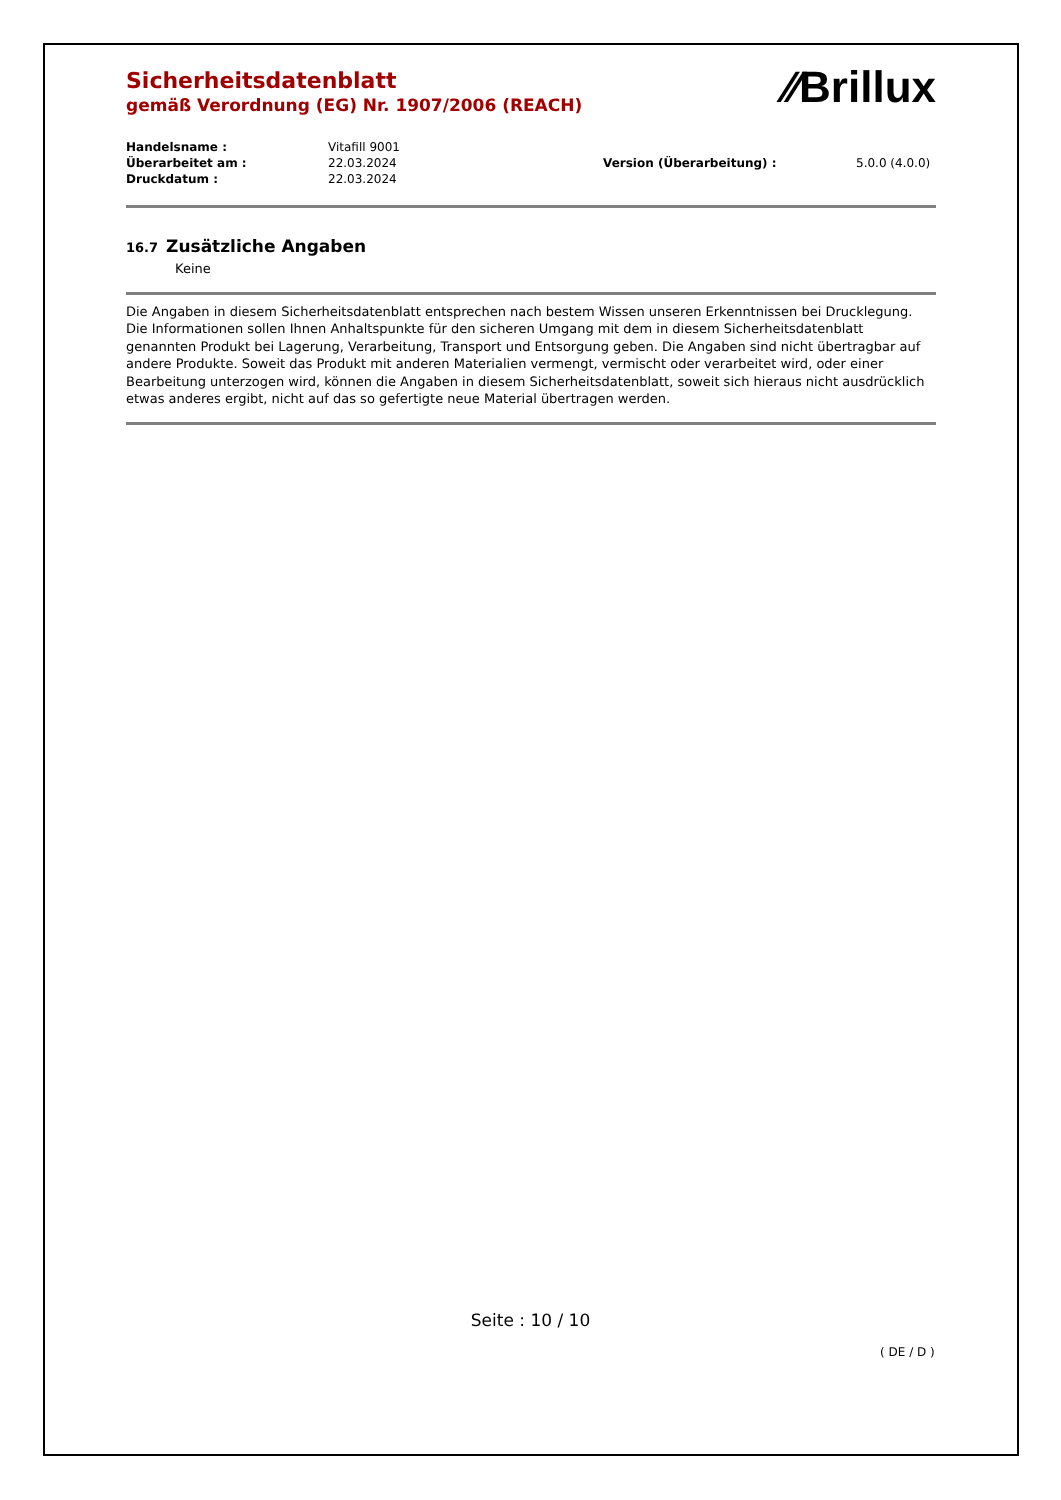Sicherheitsdatenblatt
gemäß Verordnung (EG) Nr. 1907/2006 (REACH)
⁄⁄Brillux
| Handelsname : | Vitafill 9001 | | |
| Überarbeitet am : | 22.03.2024 | Version (Überarbeitung) : | 5.0.0 (4.0.0) |
| Druckdatum : | 22.03.2024 | | |
16.7 Zusätzliche Angaben
Keine
Die Angaben in diesem Sicherheitsdatenblatt entsprechen nach bestem Wissen unseren Erkenntnissen bei Drucklegung. Die Informationen sollen Ihnen Anhaltspunkte für den sicheren Umgang mit dem in diesem Sicherheitsdatenblatt genannten Produkt bei Lagerung, Verarbeitung, Transport und Entsorgung geben. Die Angaben sind nicht übertragbar auf andere Produkte. Soweit das Produkt mit anderen Materialien vermengt, vermischt oder verarbeitet wird, oder einer Bearbeitung unterzogen wird, können die Angaben in diesem Sicherheitsdatenblatt, soweit sich hieraus nicht ausdrücklich etwas anderes ergibt, nicht auf das so gefertigte neue Material übertragen werden.
Seite : 10 / 10
( DE / D )